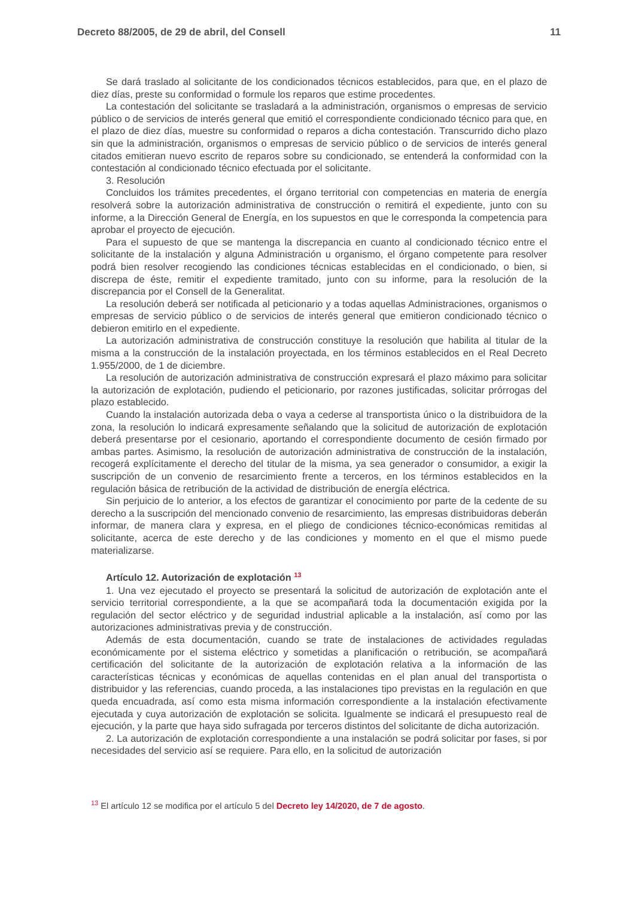Decreto 88/2005, de 29 de abril, del Consell 11
Se dará traslado al solicitante de los condicionados técnicos establecidos, para que, en el plazo de diez días, preste su conformidad o formule los reparos que estime procedentes.
La contestación del solicitante se trasladará a la administración, organismos o empresas de servicio público o de servicios de interés general que emitió el correspondiente condicionado técnico para que, en el plazo de diez días, muestre su conformidad o reparos a dicha contestación. Transcurrido dicho plazo sin que la administración, organismos o empresas de servicio público o de servicios de interés general citados emitieran nuevo escrito de reparos sobre su condicionado, se entenderá la conformidad con la contestación al condicionado técnico efectuada por el solicitante.
3. Resolución
Concluidos los trámites precedentes, el órgano territorial con competencias en materia de energía resolverá sobre la autorización administrativa de construcción o remitirá el expediente, junto con su informe, a la Dirección General de Energía, en los supuestos en que le corresponda la competencia para aprobar el proyecto de ejecución.
Para el supuesto de que se mantenga la discrepancia en cuanto al condicionado técnico entre el solicitante de la instalación y alguna Administración u organismo, el órgano competente para resolver podrá bien resolver recogiendo las condiciones técnicas establecidas en el condicionado, o bien, si discrepa de éste, remitir el expediente tramitado, junto con su informe, para la resolución de la discrepancia por el Consell de la Generalitat.
La resolución deberá ser notificada al peticionario y a todas aquellas Administraciones, organismos o empresas de servicio público o de servicios de interés general que emitieron condicionado técnico o debieron emitirlo en el expediente.
La autorización administrativa de construcción constituye la resolución que habilita al titular de la misma a la construcción de la instalación proyectada, en los términos establecidos en el Real Decreto 1.955/2000, de 1 de diciembre.
La resolución de autorización administrativa de construcción expresará el plazo máximo para solicitar la autorización de explotación, pudiendo el peticionario, por razones justificadas, solicitar prórrogas del plazo establecido.
Cuando la instalación autorizada deba o vaya a cederse al transportista único o la distribuidora de la zona, la resolución lo indicará expresamente señalando que la solicitud de autorización de explotación deberá presentarse por el cesionario, aportando el correspondiente documento de cesión firmado por ambas partes. Asimismo, la resolución de autorización administrativa de construcción de la instalación, recogerá explícitamente el derecho del titular de la misma, ya sea generador o consumidor, a exigir la suscripción de un convenio de resarcimiento frente a terceros, en los términos establecidos en la regulación básica de retribución de la actividad de distribución de energía eléctrica.
Sin perjuicio de lo anterior, a los efectos de garantizar el conocimiento por parte de la cedente de su derecho a la suscripción del mencionado convenio de resarcimiento, las empresas distribuidoras deberán informar, de manera clara y expresa, en el pliego de condiciones técnico-económicas remitidas al solicitante, acerca de este derecho y de las condiciones y momento en el que el mismo puede materializarse.
Artículo 12. Autorización de explotación <sup>13</sup>
1. Una vez ejecutado el proyecto se presentará la solicitud de autorización de explotación ante el servicio territorial correspondiente, a la que se acompañará toda la documentación exigida por la regulación del sector eléctrico y de seguridad industrial aplicable a la instalación, así como por las autorizaciones administrativas previa y de construcción.
Además de esta documentación, cuando se trate de instalaciones de actividades reguladas económicamente por el sistema eléctrico y sometidas a planificación o retribución, se acompañará certificación del solicitante de la autorización de explotación relativa a la información de las características técnicas y económicas de aquellas contenidas en el plan anual del transportista o distribuidor y las referencias, cuando proceda, a las instalaciones tipo previstas en la regulación en que queda encuadrada, así como esta misma información correspondiente a la instalación efectivamente ejecutada y cuya autorización de explotación se solicita. Igualmente se indicará el presupuesto real de ejecución, y la parte que haya sido sufragada por terceros distintos del solicitante de dicha autorización.
2. La autorización de explotación correspondiente a una instalación se podrá solicitar por fases, si por necesidades del servicio así se requiere. Para ello, en la solicitud de autorización
<sup>13</sup> El artículo 12 se modifica por el artículo 5 del Decreto ley 14/2020, de 7 de agosto.